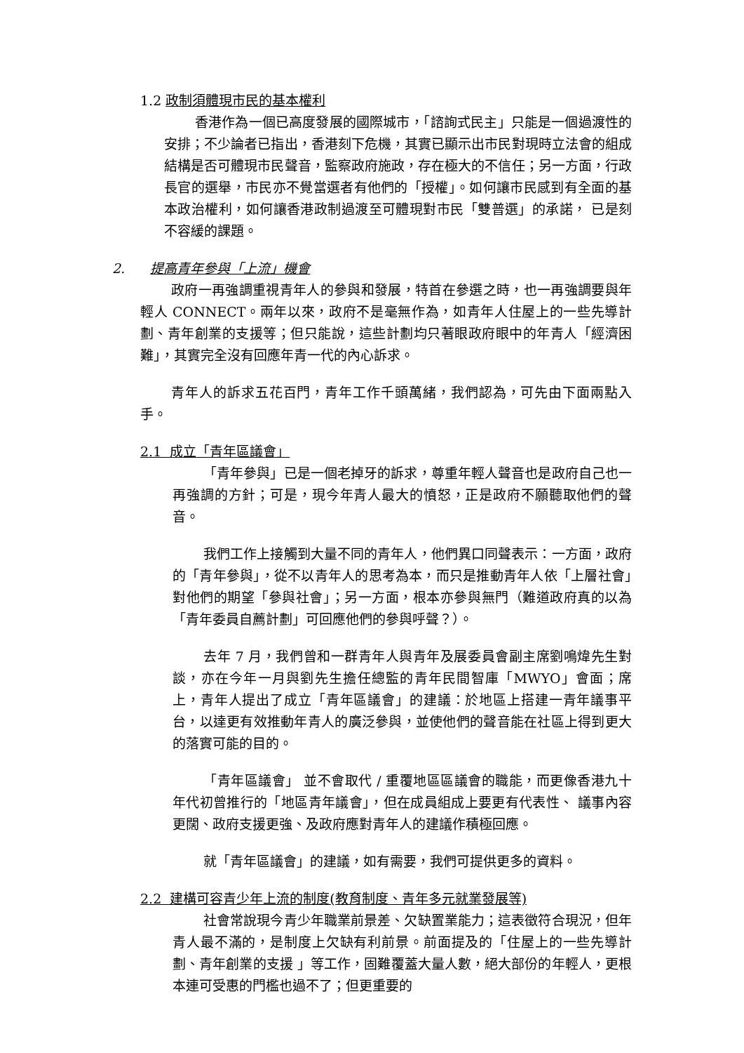1.2 政制須體現市民的基本權利
香港作為一個已高度發展的國際城市，「諮詢式民主」只能是一個過渡性的安排；不少論者已指出，香港刻下危機，其實已顯示出市民對現時立法會的組成結構是否可體現市民聲音，監察政府施政，存在極大的不信任；另一方面，行政長官的選舉，市民亦不覺當選者有他們的「授權」。如何讓市民感到有全面的基本政治權利，如何讓香港政制過渡至可體現對市民「雙普選」的承諾， 已是刻不容緩的課題。
2. 提高青年參與「上流」機會
政府一再強調重視青年人的參與和發展，特首在參選之時，也一再強調要與年輕人 CONNECT。兩年以來，政府不是毫無作為，如青年人住屋上的一些先導計劃、青年創業的支援等；但只能說，這些計劃均只著眼政府眼中的年青人「經濟困難」，其實完全沒有回應年青一代的內心訴求。
青年人的訴求五花百門，青年工作千頭萬緒，我們認為，可先由下面兩點入手。
2.1 成立「青年區議會」
「青年參與」已是一個老掉牙的訴求，尊重年輕人聲音也是政府自己也一再強調的方針；可是，現今年青人最大的憤怒，正是政府不願聽取他們的聲音。
我們工作上接觸到大量不同的青年人，他們異口同聲表示：一方面，政府的「青年參與」，從不以青年人的思考為本，而只是推動青年人依「上層社會」對他們的期望「參與社會」；另一方面，根本亦參與無門（難道政府真的以為「青年委員自薦計劃」可回應他們的參與呼聲？）。
去年 7 月，我們曾和一群青年人與青年及展委員會副主席劉鳴煒先生對談，亦在今年一月與劉先生擔任總監的青年民間智庫「MWYO」會面；席上，青年人提出了成立「青年區議會」的建議：於地區上搭建一青年議事平台，以達更有效推動年青人的廣泛參與，並使他們的聲音能在社區上得到更大的落實可能的目的。
「青年區議會」 並不會取代 / 重覆地區區議會的職能，而更像香港九十年代初曾推行的「地區青年議會」，但在成員組成上要更有代表性、 議事內容更闊、政府支援更強、及政府應對青年人的建議作積極回應。
就「青年區議會」的建議，如有需要，我們可提供更多的資料。
2.2 建構可容青少年上流的制度(教育制度、青年多元就業發展等)
社會常說現今青少年職業前景差、欠缺置業能力；這表徵符合現況，但年青人最不滿的，是制度上欠缺有利前景。前面提及的「住屋上的一些先導計劃、青年創業的支援 」等工作，固難覆蓋大量人數，絕大部份的年輕人，更根本連可受惠的門檻也過不了；但更重要的